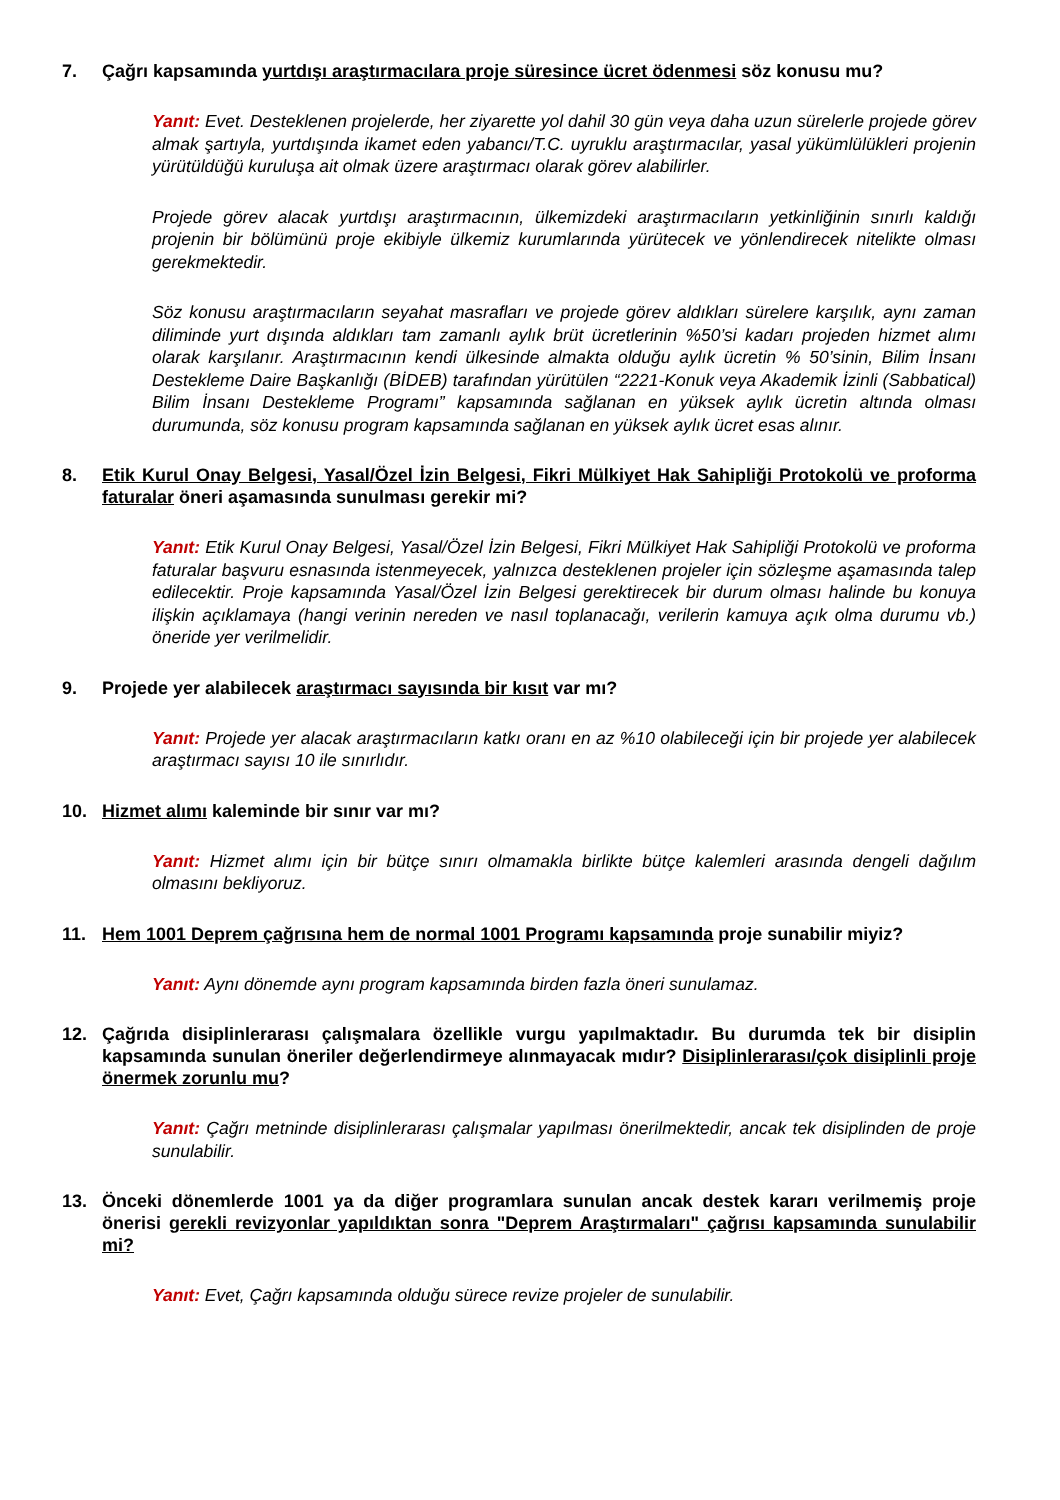7. Çağrı kapsamında yurtdışı araştırmacılara proje süresince ücret ödenmesi söz konusu mu?
Yanıt: Evet. Desteklenen projelerde, her ziyarette yol dahil 30 gün veya daha uzun sürelerle projede görev almak şartıyla, yurtdışında ikamet eden yabancı/T.C. uyruklu araştırmacılar, yasal yükümlülükleri projenin yürütüldüğü kuruluşa ait olmak üzere araştırmacı olarak görev alabilirler.
Projede görev alacak yurtdışı araştırmacının, ülkemizdeki araştırmacıların yetkinliğinin sınırlı kaldığı projenin bir bölümünü proje ekibiyle ülkemiz kurumlarında yürütecek ve yönlendirecek nitelikte olması gerekmektedir.
Söz konusu araştırmacıların seyahat masrafları ve projede görev aldıkları sürelere karşılık, aynı zaman diliminde yurt dışında aldıkları tam zamanlı aylık brüt ücretlerinin %50’si kadarı projeden hizmet alımı olarak karşılanır. Araştırmacının kendi ülkesinde almakta olduğu aylık ücretin % 50’sinin, Bilim İnsanı Destekleme Daire Başkanlığı (BİDEB) tarafından yürütülen “2221-Konuk veya Akademik İzinli (Sabbatical) Bilim İnsanı Destekleme Programı” kapsamında sağlanan en yüksek aylık ücretin altında olması durumunda, söz konusu program kapsamında sağlanan en yüksek aylık ücret esas alınır.
8. Etik Kurul Onay Belgesi, Yasal/Özel İzin Belgesi, Fikri Mülkiyet Hak Sahipliği Protokolü ve proforma faturalar öneri aşamasında sunulması gerekir mi?
Yanıt: Etik Kurul Onay Belgesi, Yasal/Özel İzin Belgesi, Fikri Mülkiyet Hak Sahipliği Protokolü ve proforma faturalar başvuru esnasında istenmeyecek, yalnızca desteklenen projeler için sözleşme aşamasında talep edilecektir. Proje kapsamında Yasal/Özel İzin Belgesi gerektirecek bir durum olması halinde bu konuya ilişkin açıklamaya (hangi verinin nereden ve nasıl toplanacağı, verilerin kamuya açık olma durumu vb.) öneride yer verilmelidir.
9. Projede yer alabilecek araştırmacı sayısında bir kısıt var mı?
Yanıt: Projede yer alacak araştırmacıların katkı oranı en az %10 olabileceği için bir projede yer alabilecek araştırmacı sayısı 10 ile sınırlıdır.
10. Hizmet alımı kaleminde bir sınır var mı?
Yanıt: Hizmet alımı için bir bütçe sınırı olmamakla birlikte bütçe kalemleri arasında dengeli dağılım olmasını bekliyoruz.
11. Hem 1001 Deprem çağrısına hem de normal 1001 Programı kapsamında proje sunabilir miyiz?
Yanıt: Aynı dönemde aynı program kapsamında birden fazla öneri sunulamaz.
12. Çağrıda disiplinlerarası çalışmalara özellikle vurgu yapılmaktadır. Bu durumda tek bir disiplin kapsamında sunulan öneriler değerlendirmeye alınmayacak mıdır? Disiplinlerarası/çok disiplinli proje önermek zorunlu mu?
Yanıt: Çağrı metninde disiplinlerarası çalışmalar yapılması önerilmektedir, ancak tek disiplinden de proje sunulabilir.
13. Önceki dönemlerde 1001 ya da diğer programlara sunulan ancak destek kararı verilmemiş proje önerisi gerekli revizyonlar yapıldıktan sonra "Deprem Araştırmaları" çağrısı kapsamında sunulabilir mi?
Yanıt: Evet, Çağrı kapsamında olduğu sürece revize projeler de sunulabilir.